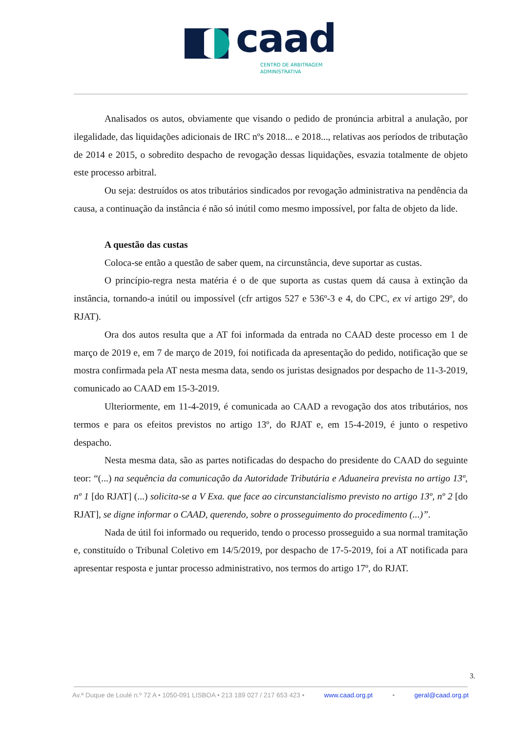caad
CENTRO DE ARBITRAGEM
ADMINISTRATIVA
Analisados os autos, obviamente que visando o pedido de pronúncia arbitral a anulação, por ilegalidade, das liquidações adicionais de IRC nºs 2018... e 2018..., relativas aos períodos de tributação de 2014 e 2015, o sobredito despacho de revogação dessas liquidações, esvazia totalmente de objeto este processo arbitral.
Ou seja: destruídos os atos tributários sindicados por revogação administrativa na pendência da causa, a continuação da instância é não só inútil como mesmo impossível, por falta de objeto da lide.
A questão das custas
Coloca-se então a questão de saber quem, na circunstância, deve suportar as custas.
O princípio-regra nesta matéria é o de que suporta as custas quem dá causa à extinção da instância, tornando-a inútil ou impossível (cfr artigos 527 e 536º-3 e 4, do CPC, ex vi artigo 29º, do RJAT).
Ora dos autos resulta que a AT foi informada da entrada no CAAD deste processo em 1 de março de 2019 e, em 7 de março de 2019, foi notificada da apresentação do pedido, notificação que se mostra confirmada pela AT nesta mesma data, sendo os juristas designados por despacho de 11-3-2019, comunicado ao CAAD em 15-3-2019.
Ulteriormente, em 11-4-2019, é comunicada ao CAAD a revogação dos atos tributários, nos termos e para os efeitos previstos no artigo 13º, do RJAT e, em 15-4-2019, é junto o respetivo despacho.
Nesta mesma data, são as partes notificadas do despacho do presidente do CAAD do seguinte teor: “(...) na sequência da comunicação da Autoridade Tributária e Aduaneira prevista no artigo 13º, nº 1 [do RJAT] (...) solicita-se a V Exa. que face ao circunstancialismo previsto no artigo 13º, nº 2 [do RJAT], se digne informar o CAAD, querendo, sobre o prosseguimento do procedimento (...)”.
Nada de útil foi informado ou requerido, tendo o processo prosseguido a sua normal tramitação e, constituído o Tribunal Coletivo em 14/5/2019, por despacho de 17-5-2019, foi a AT notificada para apresentar resposta e juntar processo administrativo, nos termos do artigo 17º, do RJAT.
3.
Av.ª Duque de Loulé n.º 72 A • 1050-091 LISBOA • 213 189 027 / 217 653 423 • www.caad.org.pt • geral@caad.org.pt